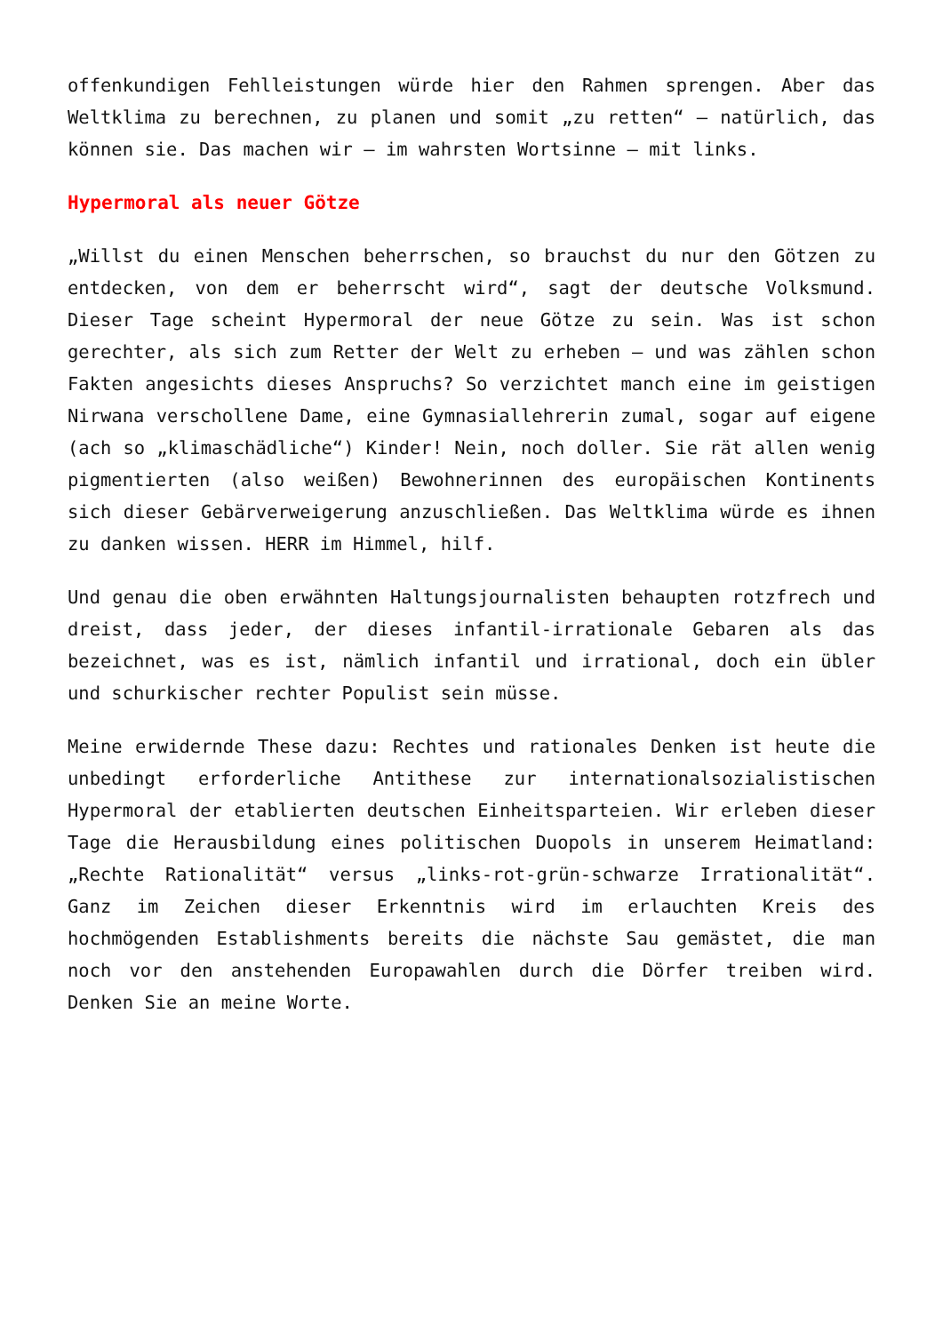offenkundigen Fehlleistungen würde hier den Rahmen sprengen. Aber das Weltklima zu berechnen, zu planen und somit „zu retten“ – natürlich, das können sie. Das machen wir – im wahrsten Wortsinne – mit links.
Hypermoral als neuer Götze
„Willst du einen Menschen beherrschen, so brauchst du nur den Götzen zu entdecken, von dem er beherrscht wird“, sagt der deutsche Volksmund. Dieser Tage scheint Hypermoral der neue Götze zu sein. Was ist schon gerechter, als sich zum Retter der Welt zu erheben – und was zählen schon Fakten angesichts dieses Anspruchs? So verzichtet manch eine im geistigen Nirwana verschollene Dame, eine Gymnasiallehrerin zumal, sogar auf eigene (ach so „klimaschädliche“) Kinder! Nein, noch doller. Sie rät allen wenig pigmentierten (also weißen) Bewohnerinnen des europäischen Kontinents sich dieser Gebärverweigerung anzuschließen. Das Weltklima würde es ihnen zu danken wissen. HERR im Himmel, hilf.
Und genau die oben erwähnten Haltungsjournalisten behaupten rotzfrech und dreist, dass jeder, der dieses infantil-irrationale Gebaren als das bezeichnet, was es ist, nämlich infantil und irrational, doch ein übler und schurkischer rechter Populist sein müsse.
Meine erwidernde These dazu: Rechtes und rationales Denken ist heute die unbedingt erforderliche Antithese zur internationalsozialistischen Hypermoral der etablierten deutschen Einheitsparteien. Wir erleben dieser Tage die Herausbildung eines politischen Duopols in unserem Heimatland: „Rechte Rationalität“ versus „links-rot-grün-schwarze Irrationalität“. Ganz im Zeichen dieser Erkenntnis wird im erlauchten Kreis des hochmögenden Establishments bereits die nächste Sau gemästet, die man noch vor den anstehenden Europawahlen durch die Dörfer treiben wird. Denken Sie an meine Worte.